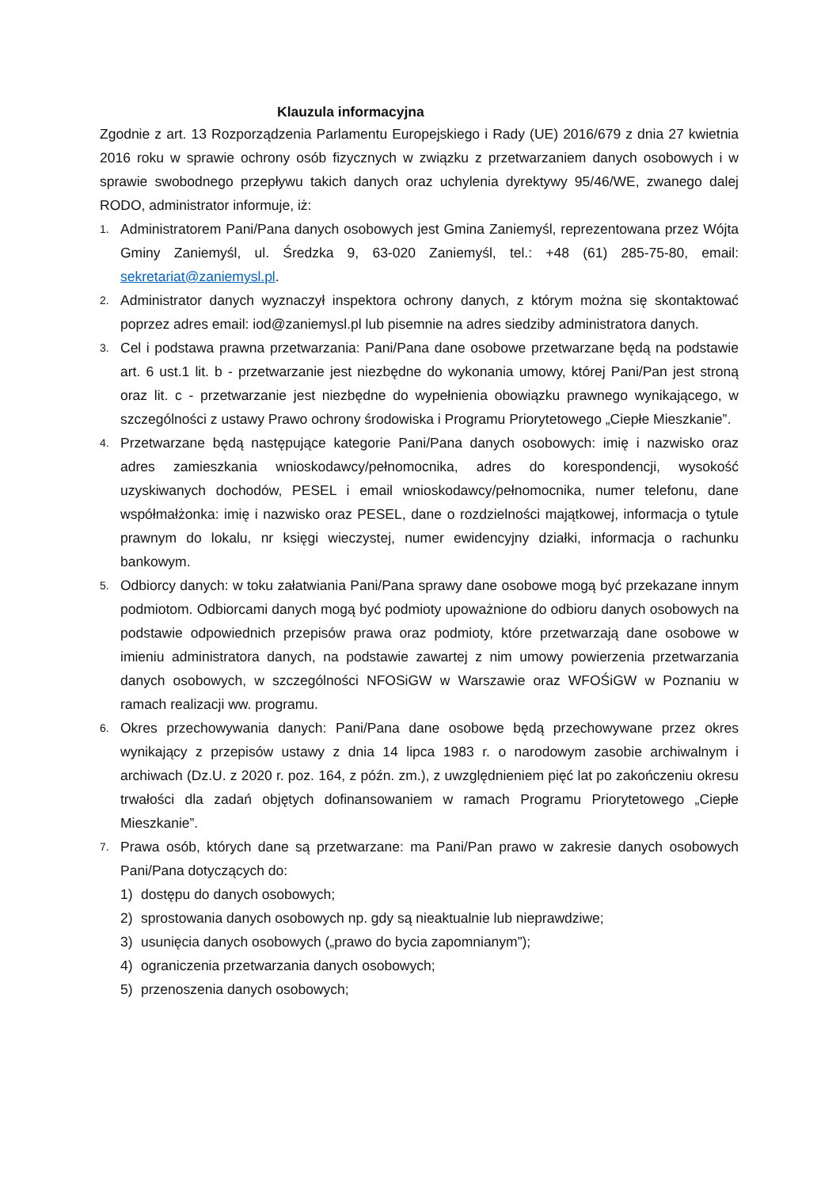Klauzula informacyjna
Zgodnie z art. 13 Rozporządzenia Parlamentu Europejskiego i Rady (UE) 2016/679 z dnia 27 kwietnia 2016 roku w sprawie ochrony osób fizycznych w związku z przetwarzaniem danych osobowych i w sprawie swobodnego przepływu takich danych oraz uchylenia dyrektywy 95/46/WE, zwanego dalej RODO, administrator informuje, iż:
1.
Administratorem Pani/Pana danych osobowych jest Gmina Zaniemyśl, reprezentowana przez Wójta Gminy Zaniemyśl, ul. Średzka 9, 63-020 Zaniemyśl, tel.: +48 (61) 285-75-80, email: sekretariat@zaniemysl.pl.
2.
Administrator danych wyznaczył inspektora ochrony danych, z którym można się skontaktować poprzez adres email: iod@zaniemysl.pl lub pisemnie na adres siedziby administratora danych.
3.
Cel i podstawa prawna przetwarzania: Pani/Pana dane osobowe przetwarzane będą na podstawie art. 6 ust.1 lit. b - przetwarzanie jest niezbędne do wykonania umowy, której Pani/Pan jest stroną oraz lit. c - przetwarzanie jest niezbędne do wypełnienia obowiązku prawnego wynikającego, w szczególności z ustawy Prawo ochrony środowiska i Programu Priorytetowego „Ciepłe Mieszkanie”.
4.
Przetwarzane będą następujące kategorie Pani/Pana danych osobowych: imię i nazwisko oraz adres zamieszkania wnioskodawcy/pełnomocnika, adres do korespondencji, wysokość uzyskiwanych dochodów, PESEL i email wnioskodawcy/pełnomocnika, numer telefonu, dane współmałżonka: imię i nazwisko oraz PESEL, dane o rozdzielności majątkowej, informacja o tytule prawnym do lokalu, nr księgi wieczystej, numer ewidencyjny działki, informacja o rachunku bankowym.
5.
Odbiorcy danych: w toku załatwiania Pani/Pana sprawy dane osobowe mogą być przekazane innym podmiotom. Odbiorcami danych mogą być podmioty upoważnione do odbioru danych osobowych na podstawie odpowiednich przepisów prawa oraz podmioty, które przetwarzają dane osobowe w imieniu administratora danych, na podstawie zawartej z nim umowy powierzenia przetwarzania danych osobowych, w szczególności NFOSiGW w Warszawie oraz WFOŚiGW w Poznaniu w ramach realizacji ww. programu.
6.
Okres przechowywania danych: Pani/Pana dane osobowe będą przechowywane przez okres wynikający z przepisów ustawy z dnia 14 lipca 1983 r. o narodowym zasobie archiwalnym i archiwach (Dz.U. z 2020 r. poz. 164, z późn. zm.), z uwzględnieniem pięć lat po zakończeniu okresu trwałości dla zadań objętych dofinansowaniem w ramach Programu Priorytetowego „Ciepłe Mieszkanie”.
7.
Prawa osób, których dane są przetwarzane: ma Pani/Pan prawo w zakresie danych osobowych Pani/Pana dotyczących do:
1) dostępu do danych osobowych;
2) sprostowania danych osobowych np. gdy są nieaktualnie lub nieprawdziwe;
3) usunięcia danych osobowych („prawo do bycia zapomnianym”);
4) ograniczenia przetwarzania danych osobowych;
5) przenoszenia danych osobowych;